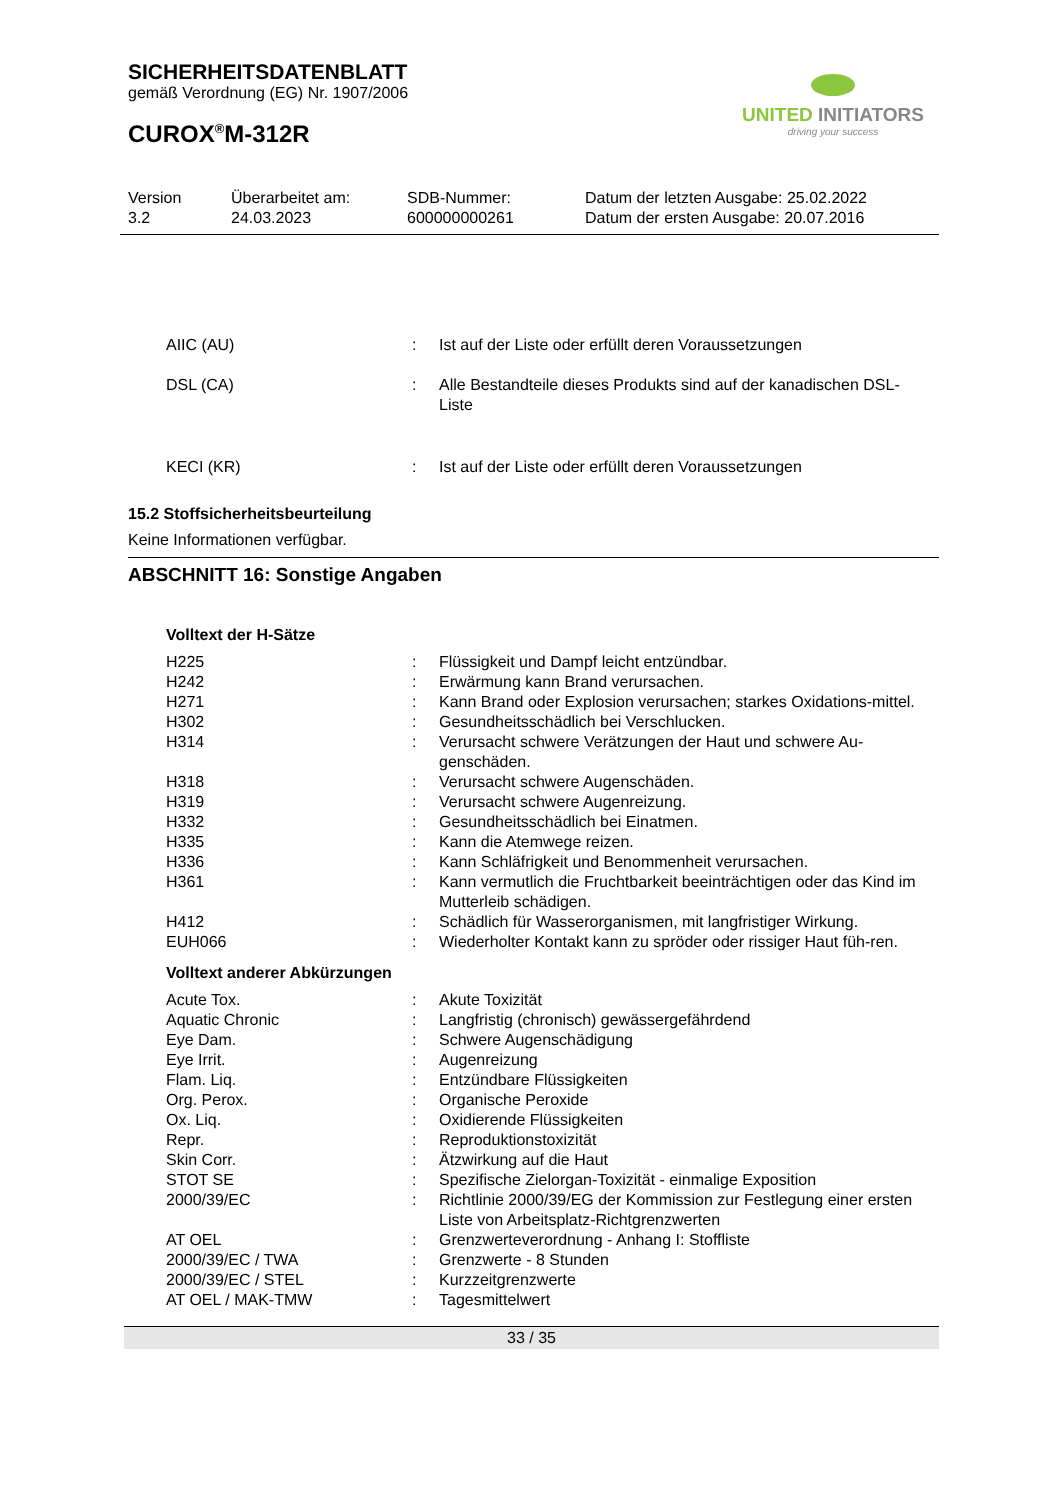SICHERHEITSDATENBLATT
gemäß Verordnung (EG) Nr. 1907/2006
CUROX<sup>®</sup>M-312R
UNITED INITIATORS
driving your success
Version
3.2
Überarbeitet am:
24.03.2023
SDB-Nummer:
600000000261
Datum der letzten Ausgabe: 25.02.2022
Datum der ersten Ausgabe: 20.07.2016
| AIIC (AU) | : | Ist auf der Liste oder erfüllt deren Voraussetzungen |
| DSL (CA) | : | Alle Bestandteile dieses Produkts sind auf der kanadischen DSL- Liste |
| KECI (KR) | : | Ist auf der Liste oder erfüllt deren Voraussetzungen |
15.2 Stoffsicherheitsbeurteilung
Keine Informationen verfügbar.
ABSCHNITT 16: Sonstige Angaben
Volltext der H-Sätze
| H225 | : | Flüssigkeit und Dampf leicht entzündbar. |
| H242 | : | Erwärmung kann Brand verursachen. |
| H271 | : | Kann Brand oder Explosion verursachen; starkes Oxidations-mittel. |
| H302 | : | Gesundheitsschädlich bei Verschlucken. |
| H314 | : | Verursacht schwere Verätzungen der Haut und schwere Au-genschäden. |
| H318 | : | Verursacht schwere Augenschäden. |
| H319 | : | Verursacht schwere Augenreizung. |
| H332 | : | Gesundheitsschädlich bei Einatmen. |
| H335 | : | Kann die Atemwege reizen. |
| H336 | : | Kann Schläfrigkeit und Benommenheit verursachen. |
| H361 | : | Kann vermutlich die Fruchtbarkeit beeinträchtigen oder das Kind im Mutterleib schädigen. |
| H412 | : | Schädlich für Wasserorganismen, mit langfristiger Wirkung. |
| EUH066 | : | Wiederholter Kontakt kann zu spröder oder rissiger Haut füh-ren. |
Volltext anderer Abkürzungen
| Acute Tox. | : | Akute Toxizität |
| Aquatic Chronic | : | Langfristig (chronisch) gewässergefährdend |
| Eye Dam. | : | Schwere Augenschädigung |
| Eye Irrit. | : | Augenreizung |
| Flam. Liq. | : | Entzündbare Flüssigkeiten |
| Org. Perox. | : | Organische Peroxide |
| Ox. Liq. | : | Oxidierende Flüssigkeiten |
| Repr. | : | Reproduktionstoxizität |
| Skin Corr. | : | Ätzwirkung auf die Haut |
| STOT SE | : | Spezifische Zielorgan-Toxizität - einmalige Exposition |
| 2000/39/EC | : | Richtlinie 2000/39/EG der Kommission zur Festlegung einer ersten Liste von Arbeitsplatz-Richtgrenzwerten |
| AT OEL | : | Grenzwerteverordnung - Anhang I: Stoffliste |
| 2000/39/EC / TWA | : | Grenzwerte - 8 Stunden |
| 2000/39/EC / STEL | : | Kurzzeitgrenzwerte |
| AT OEL / MAK-TMW | : | Tagesmittelwert |
33 / 35